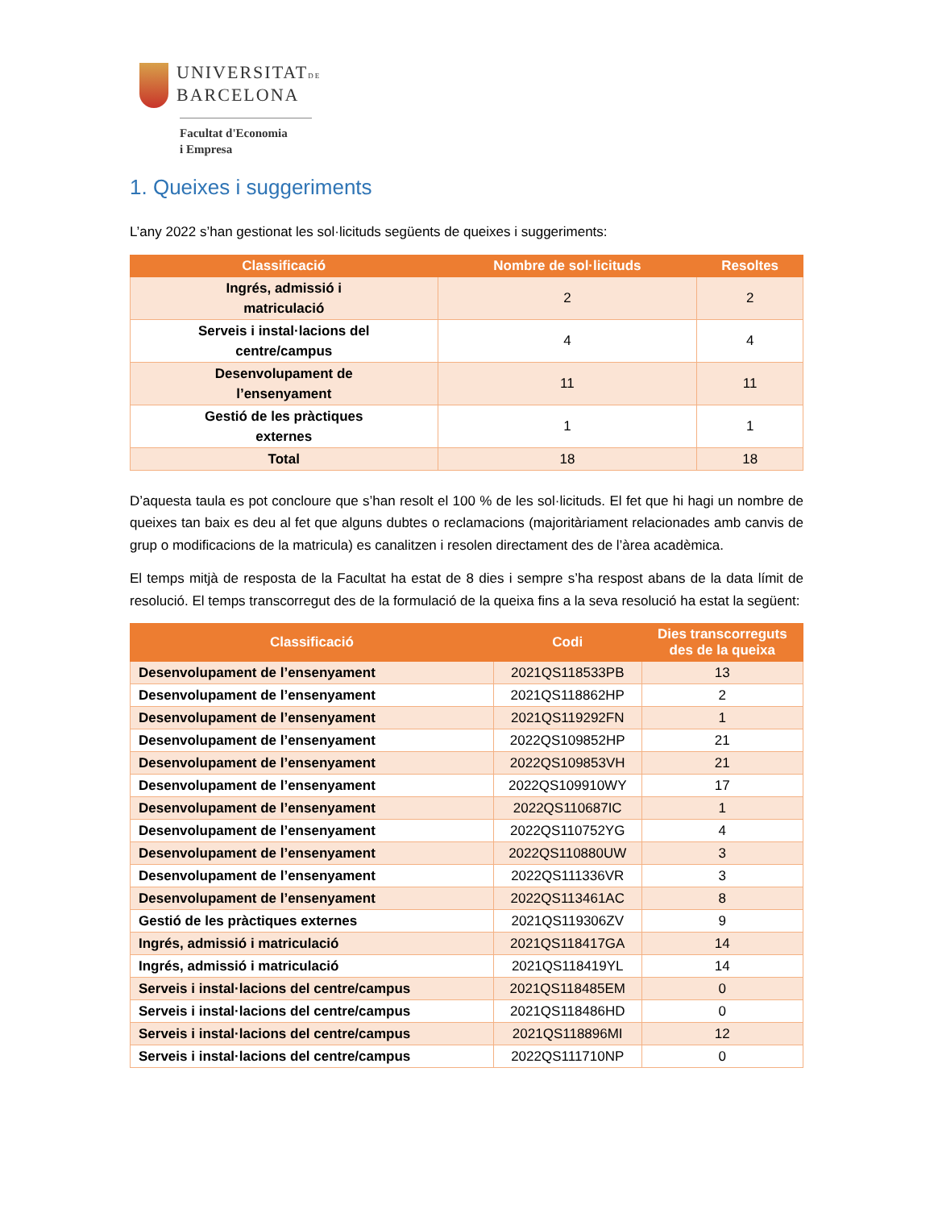UNIVERSITATDE
BARCELONA
Facultat d'Economia
i Empresa
1. Queixes i suggeriments
L’any 2022 s’han gestionat les sol·licituds següents de queixes i suggeriments:
| Classificació | Nombre de sol·licituds | Resoltes |
| --- | --- | --- |
| Ingrés, admissió i matriculació | 2 | 2 |
| Serveis i instal·lacions del centre/campus | 4 | 4 |
| Desenvolupament de l’ensenyament | 11 | 11 |
| Gestió de les pràctiques externes | 1 | 1 |
| Total | 18 | 18 |
D’aquesta taula es pot concloure que s’han resolt el 100 % de les sol·licituds. El fet que hi hagi un nombre de queixes tan baix es deu al fet que alguns dubtes o reclamacions (majoritàriament relacionades amb canvis de grup o modificacions de la matricula) es canalitzen i resolen directament des de l’àrea acadèmica.
El temps mitjà de resposta de la Facultat ha estat de 8 dies i sempre s’ha respost abans de la data límit de resolució. El temps transcorregut des de la formulació de la queixa fins a la seva resolució ha estat la següent:
| Classificació | Codi | Dies transcorreguts des de la queixa |
| --- | --- | --- |
| Desenvolupament de l’ensenyament | 2021QS118533PB | 13 |
| Desenvolupament de l’ensenyament | 2021QS118862HP | 2 |
| Desenvolupament de l’ensenyament | 2021QS119292FN | 1 |
| Desenvolupament de l’ensenyament | 2022QS109852HP | 21 |
| Desenvolupament de l’ensenyament | 2022QS109853VH | 21 |
| Desenvolupament de l’ensenyament | 2022QS109910WY | 17 |
| Desenvolupament de l’ensenyament | 2022QS110687IC | 1 |
| Desenvolupament de l’ensenyament | 2022QS110752YG | 4 |
| Desenvolupament de l’ensenyament | 2022QS110880UW | 3 |
| Desenvolupament de l’ensenyament | 2022QS111336VR | 3 |
| Desenvolupament de l’ensenyament | 2022QS113461AC | 8 |
| Gestió de les pràctiques externes | 2021QS119306ZV | 9 |
| Ingrés, admissió i matriculació | 2021QS118417GA | 14 |
| Ingrés, admissió i matriculació | 2021QS118419YL | 14 |
| Serveis i instal·lacions del centre/campus | 2021QS118485EM | 0 |
| Serveis i instal·lacions del centre/campus | 2021QS118486HD | 0 |
| Serveis i instal·lacions del centre/campus | 2021QS118896MI | 12 |
| Serveis i instal·lacions del centre/campus | 2022QS111710NP | 0 |